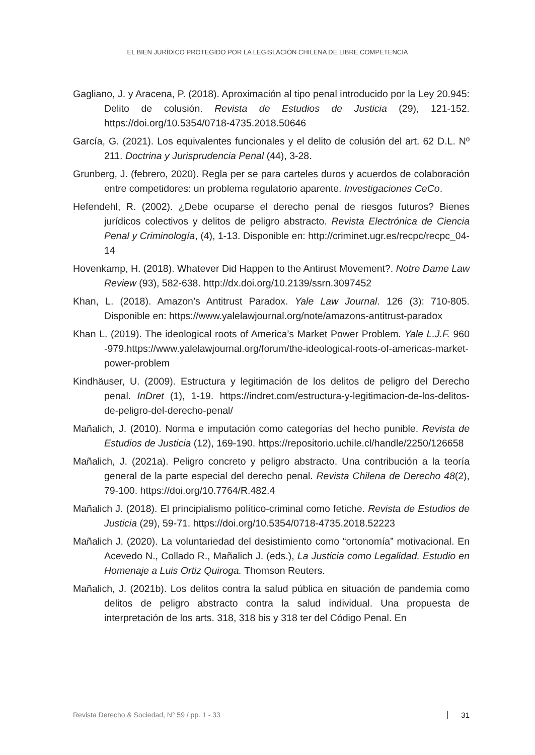EL BIEN JURÍDICO PROTEGIDO POR LA LEGISLACIÓN CHILENA DE LIBRE COMPETENCIA
Gagliano, J. y Aracena, P. (2018). Aproximación al tipo penal introducido por la Ley 20.945: Delito de colusión. Revista de Estudios de Justicia (29), 121-152. https://doi.org/10.5354/0718-4735.2018.50646
García, G. (2021). Los equivalentes funcionales y el delito de colusión del art. 62 D.L. Nº 211. Doctrina y Jurisprudencia Penal (44), 3-28.
Grunberg, J. (febrero, 2020). Regla per se para carteles duros y acuerdos de colaboración entre competidores: un problema regulatorio aparente. Investigaciones CeCo.
Hefendehl, R. (2002). ¿Debe ocuparse el derecho penal de riesgos futuros? Bienes jurídicos colectivos y delitos de peligro abstracto. Revista Electrónica de Ciencia Penal y Criminología, (4), 1-13. Disponible en: http://criminet.ugr.es/recpc/recpc_04-14
Hovenkamp, H. (2018). Whatever Did Happen to the Antirust Movement?. Notre Dame Law Review (93), 582-638. http://dx.doi.org/10.2139/ssrn.3097452
Khan, L. (2018). Amazon’s Antitrust Paradox. Yale Law Journal. 126 (3): 710-805. Disponible en: https://www.yalelawjournal.org/note/amazons-antitrust-paradox
Khan L. (2019). The ideological roots of America’s Market Power Problem. Yale L.J.F. 960 -979.https://www.yalelawjournal.org/forum/the-ideological-roots-of-americas-market-power-problem
Kindhäuser, U. (2009). Estructura y legitimación de los delitos de peligro del Derecho penal. InDret (1), 1-19. https://indret.com/estructura-y-legitimacion-de-los-delitos-de-peligro-del-derecho-penal/
Mañalich, J. (2010). Norma e imputación como categorías del hecho punible. Revista de Estudios de Justicia (12), 169-190. https://repositorio.uchile.cl/handle/2250/126658
Mañalich, J. (2021a). Peligro concreto y peligro abstracto. Una contribución a la teoría general de la parte especial del derecho penal. Revista Chilena de Derecho 48(2), 79-100. https://doi.org/10.7764/R.482.4
Mañalich J. (2018). El principialismo político-criminal como fetiche. Revista de Estudios de Justicia (29), 59-71. https://doi.org/10.5354/0718-4735.2018.52223
Mañalich J. (2020). La voluntariedad del desistimiento como “ortonomía” motivacional. En Acevedo N., Collado R., Mañalich J. (eds.), La Justicia como Legalidad. Estudio en Homenaje a Luis Ortiz Quiroga. Thomson Reuters.
Mañalich, J. (2021b). Los delitos contra la salud pública en situación de pandemia como delitos de peligro abstracto contra la salud individual. Una propuesta de interpretación de los arts. 318, 318 bis y 318 ter del Código Penal. En
Revista Derecho & Sociedad, N° 59 / pp. 1 - 33 31